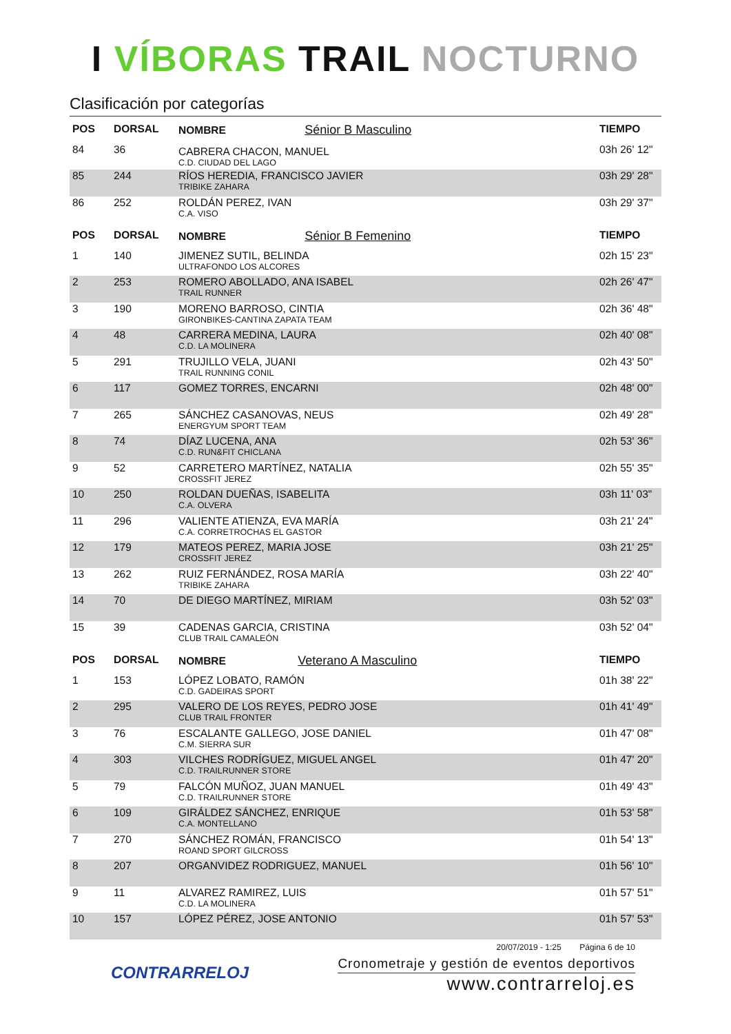I VÍBORAS TRAIL NOCTURNO
Clasificación por categorías
| POS | DORSAL | NOMBRE Sénior B Masculino | TIEMPO |
| --- | --- | --- | --- |
| 84 | 36 | CABRERA CHACON, MANUEL C.D. CIUDAD DEL LAGO | 03h 26' 12" |
| 85 | 244 | RÍOS HEREDIA, FRANCISCO JAVIER TRIBIKE ZAHARA | 03h 29' 28" |
| 86 | 252 | ROLDÁN PEREZ, IVAN C.A. VISO | 03h 29' 37" |
| POS | DORSAL | NOMBRE Sénior B Femenino | TIEMPO |
| 1 | 140 | JIMENEZ SUTIL, BELINDA ULTRAFONDO LOS ALCORES | 02h 15' 23" |
| 2 | 253 | ROMERO ABOLLADO, ANA ISABEL TRAIL RUNNER | 02h 26' 47" |
| 3 | 190 | MORENO BARROSO, CINTIA GIRONBIKES-CANTINA ZAPATA TEAM | 02h 36' 48" |
| 4 | 48 | CARRERA MEDINA, LAURA C.D. LA MOLINERA | 02h 40' 08" |
| 5 | 291 | TRUJILLO VELA, JUANI TRAIL RUNNING CONIL | 02h 43' 50" |
| 6 | 117 | GOMEZ TORRES, ENCARNI | 02h 48' 00" |
| 7 | 265 | SÁNCHEZ CASANOVAS, NEUS ENERGYUM SPORT TEAM | 02h 49' 28" |
| 8 | 74 | DÍAZ LUCENA, ANA C.D. RUN&FIT CHICLANA | 02h 53' 36" |
| 9 | 52 | CARRETERO MARTÍNEZ, NATALIA CROSSFIT JEREZ | 02h 55' 35" |
| 10 | 250 | ROLDAN DUEÑAS, ISABELITA C.A. OLVERA | 03h 11' 03" |
| 11 | 296 | VALIENTE ATIENZA, EVA MARÍA C.A. CORRETROCHAS EL GASTOR | 03h 21' 24" |
| 12 | 179 | MATEOS PEREZ, MARIA JOSE CROSSFIT JEREZ | 03h 21' 25" |
| 13 | 262 | RUIZ FERNÁNDEZ, ROSA MARÍA TRIBIKE ZAHARA | 03h 22' 40" |
| 14 | 70 | DE DIEGO MARTÍNEZ, MIRIAM | 03h 52' 03" |
| 15 | 39 | CADENAS GARCIA, CRISTINA CLUB TRAIL CAMALEÓN | 03h 52' 04" |
| POS | DORSAL | NOMBRE Veterano A Masculino | TIEMPO |
| 1 | 153 | LÓPEZ LOBATO, RAMÓN C.D. GADEIRAS SPORT | 01h 38' 22" |
| 2 | 295 | VALERO DE LOS REYES, PEDRO JOSE CLUB TRAIL FRONTER | 01h 41' 49" |
| 3 | 76 | ESCALANTE GALLEGO, JOSE DANIEL C.M. SIERRA SUR | 01h 47' 08" |
| 4 | 303 | VILCHES RODRÍGUEZ, MIGUEL ANGEL C.D. TRAILRUNNER STORE | 01h 47' 20" |
| 5 | 79 | FALCÓN MUÑOZ, JUAN MANUEL C.D. TRAILRUNNER STORE | 01h 49' 43" |
| 6 | 109 | GIRÁLDEZ SÁNCHEZ, ENRIQUE C.A. MONTELLANO | 01h 53' 58" |
| 7 | 270 | SÁNCHEZ ROMÁN, FRANCISCO ROAND SPORT GILCROSS | 01h 54' 13" |
| 8 | 207 | ORGANVIDEZ RODRIGUEZ, MANUEL | 01h 56' 10" |
| 9 | 11 | ALVAREZ RAMIREZ, LUIS C.D. LA MOLINERA | 01h 57' 51" |
| 10 | 157 | LÓPEZ PÉREZ, JOSE ANTONIO | 01h 57' 53" |
CONTRARRELOJ
20/07/2019 - 1:25 Página 6 de 10
Cronometraje y gestión de eventos deportivos
www.contrarreloj.es